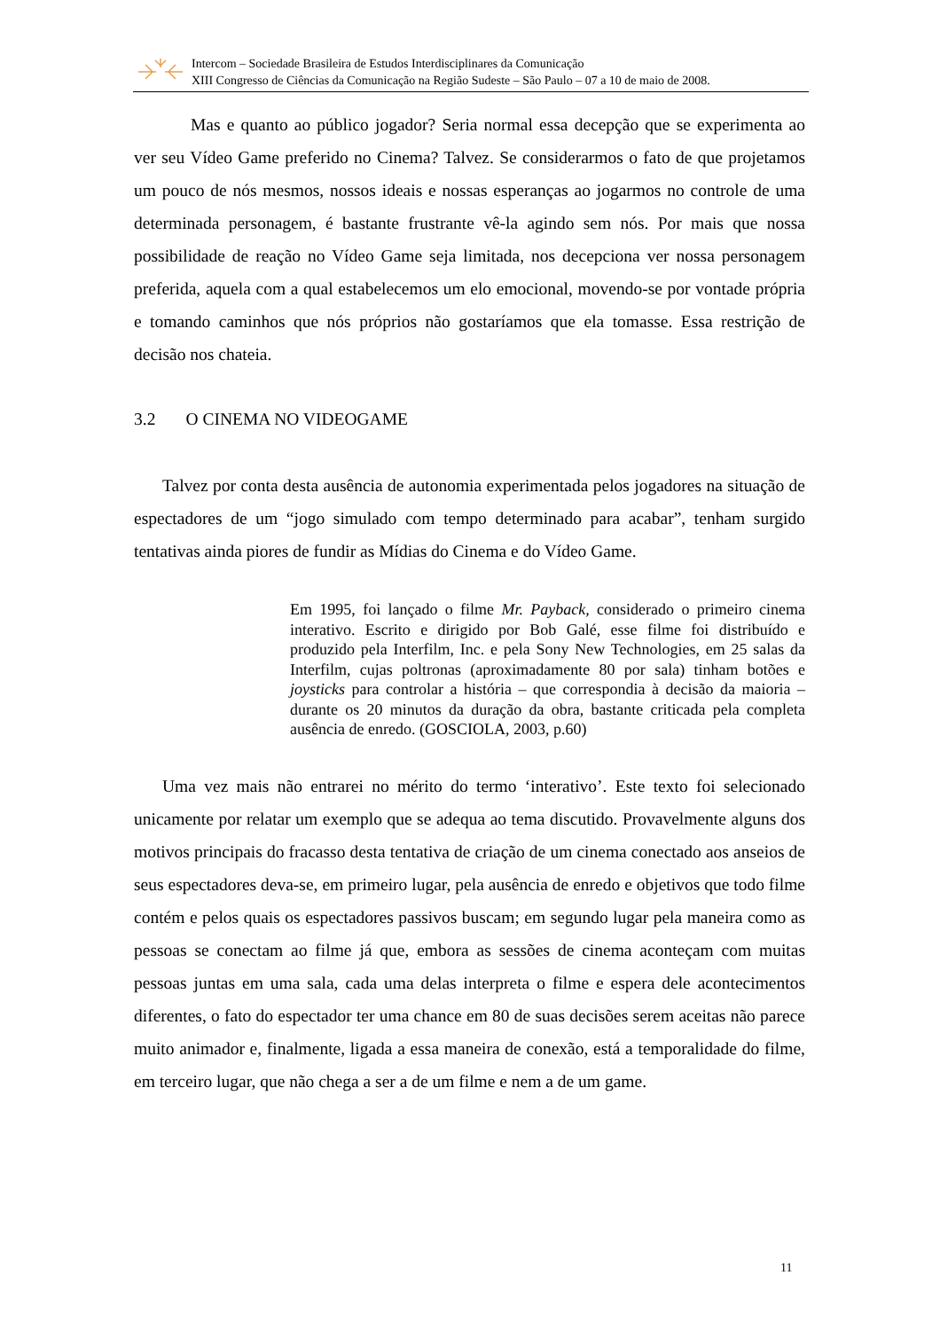Intercom – Sociedade Brasileira de Estudos Interdisciplinares da Comunicação
XIII Congresso de Ciências da Comunicação na Região Sudeste – São Paulo – 07 a 10 de maio de 2008.
Mas e quanto ao público jogador? Seria normal essa decepção que se experimenta ao ver seu Vídeo Game preferido no Cinema? Talvez. Se considerarmos o fato de que projetamos um pouco de nós mesmos, nossos ideais e nossas esperanças ao jogarmos no controle de uma determinada personagem, é bastante frustrante vê-la agindo sem nós. Por mais que nossa possibilidade de reação no Vídeo Game seja limitada, nos decepciona ver nossa personagem preferida, aquela com a qual estabelecemos um elo emocional, movendo-se por vontade própria e tomando caminhos que nós próprios não gostaríamos que ela tomasse. Essa restrição de decisão nos chateia.
3.2 O CINEMA NO VIDEOGAME
Talvez por conta desta ausência de autonomia experimentada pelos jogadores na situação de espectadores de um “jogo simulado com tempo determinado para acabar”, tenham surgido tentativas ainda piores de fundir as Mídias do Cinema e do Vídeo Game.
Em 1995, foi lançado o filme Mr. Payback, considerado o primeiro cinema interativo. Escrito e dirigido por Bob Galé, esse filme foi distribuído e produzido pela Interfilm, Inc. e pela Sony New Technologies, em 25 salas da Interfilm, cujas poltronas (aproximadamente 80 por sala) tinham botões e joysticks para controlar a história – que correspondia à decisão da maioria – durante os 20 minutos da duração da obra, bastante criticada pela completa ausência de enredo. (GOSCIOLA, 2003, p.60)
Uma vez mais não entrarei no mérito do termo ‘interativo’. Este texto foi selecionado unicamente por relatar um exemplo que se adequa ao tema discutido. Provavelmente alguns dos motivos principais do fracasso desta tentativa de criação de um cinema conectado aos anseios de seus espectadores deva-se, em primeiro lugar, pela ausência de enredo e objetivos que todo filme contém e pelos quais os espectadores passivos buscam; em segundo lugar pela maneira como as pessoas se conectam ao filme já que, embora as sessões de cinema aconteçam com muitas pessoas juntas em uma sala, cada uma delas interpreta o filme e espera dele acontecimentos diferentes, o fato do espectador ter uma chance em 80 de suas decisões serem aceitas não parece muito animador e, finalmente, ligada a essa maneira de conexão, está a temporalidade do filme, em terceiro lugar, que não chega a ser a de um filme e nem a de um game.
11